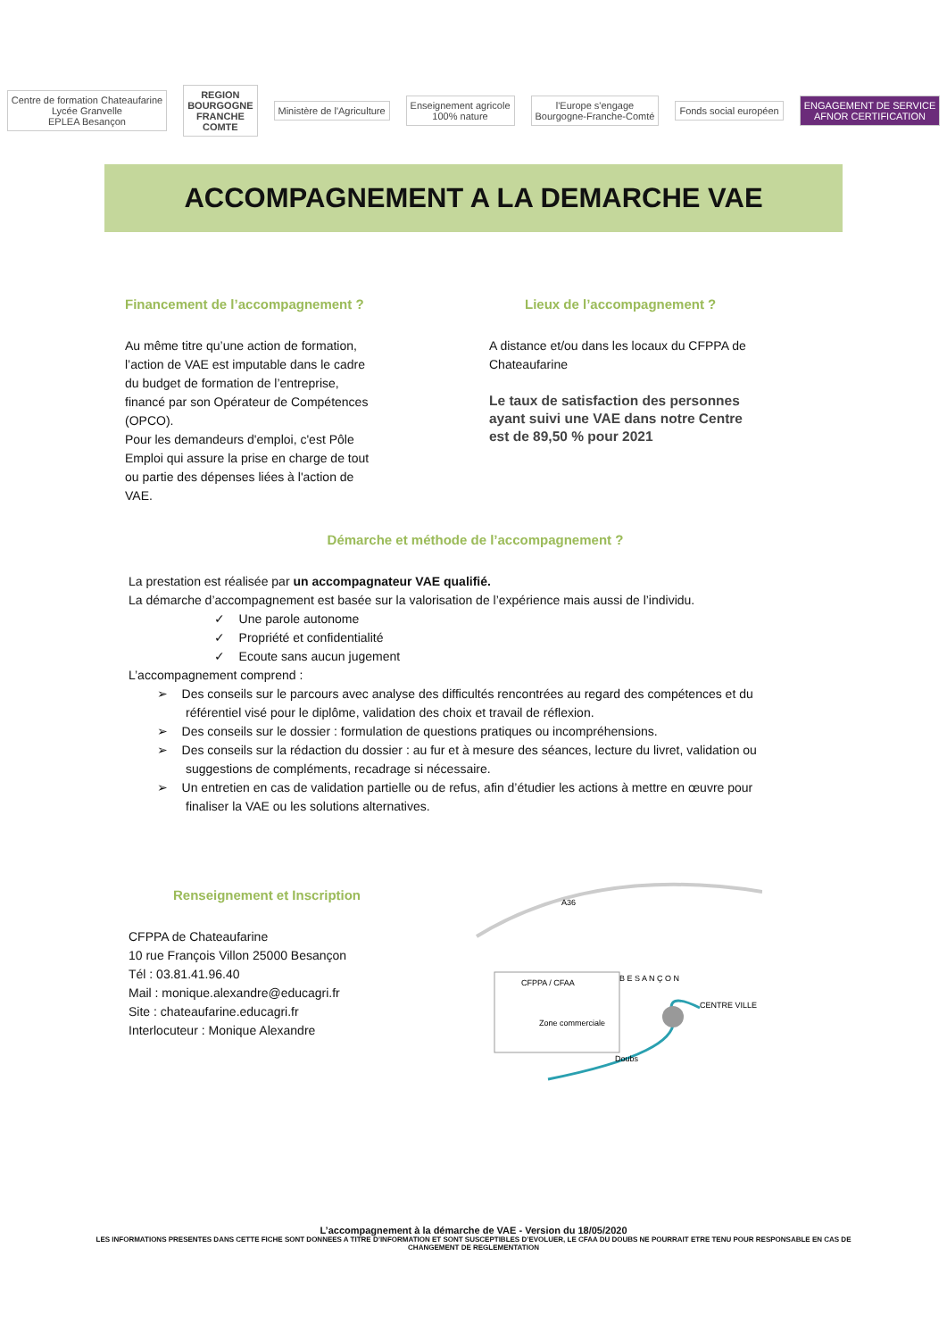Centre de formation Chateaufarine
Lycée Granvelle
EPLEA Besançon
REGION
BOURGOGNE
FRANCHE
COMTE
Ministère de l'Agriculture
Enseignement agricole
100% nature
l'Europe s'engage
Bourgogne-Franche-Comté
Fonds social européen
ENGAGEMENT DE SERVICE
AFNOR CERTIFICATION
ACCOMPAGNEMENT A LA DEMARCHE VAE
Financement de l’accompagnement ?
Au même titre qu’une action de formation,
l’action de VAE est imputable dans le cadre
du budget de formation de l’entreprise,
financé par son Opérateur de Compétences
(OPCO).
Pour les demandeurs d'emploi, c'est Pôle
Emploi qui assure la prise en charge de tout
ou partie des dépenses liées à l'action de
VAE.
Lieux de l’accompagnement ?
A distance et/ou dans les locaux du CFPPA de
Chateaufarine
Le taux de satisfaction des personnes
ayant suivi une VAE dans notre Centre
est de 89,50 % pour 2021
Démarche et méthode de l’accompagnement ?
La prestation est réalisée par un accompagnateur VAE qualifié.
La démarche d’accompagnement est basée sur la valorisation de l’expérience mais aussi de l’individu.
✓ Une parole autonome
✓ Propriété et confidentialité
✓ Ecoute sans aucun jugement
L’accompagnement comprend :
➢ Des conseils sur le parcours avec analyse des difficultés rencontrées au regard des compétences et du
référentiel visé pour le diplôme, validation des choix et travail de réflexion.
➢ Des conseils sur le dossier : formulation de questions pratiques ou incompréhensions.
➢ Des conseils sur la rédaction du dossier : au fur et à mesure des séances, lecture du livret, validation ou
suggestions de compléments, recadrage si nécessaire.
➢ Un entretien en cas de validation partielle ou de refus, afin d’étudier les actions à mettre en œuvre pour
finaliser la VAE ou les solutions alternatives.
Renseignement et Inscription
CFPPA de Chateaufarine
10 rue François Villon 25000 Besançon
Tél : 03.81.41.96.40
Mail : monique.alexandre@educagri.fr
Site : chateaufarine.educagri.fr
Interlocuteur : Monique Alexandre
A36
CFPPA / CFAA
Zone commerciale
B E S A N Ç O N
CENTRE VILLE
Doubs
L’accompagnement à la démarche de VAE - Version du 18/05/2020
LES INFORMATIONS PRESENTES DANS CETTE FICHE SONT DONNEES A TITRE D’INFORMATION ET SONT SUSCEPTIBLES D’EVOLUER, LE CFAA DU DOUBS NE POURRAIT ETRE TENU POUR RESPONSABLE EN CAS DE
CHANGEMENT DE REGLEMENTATION